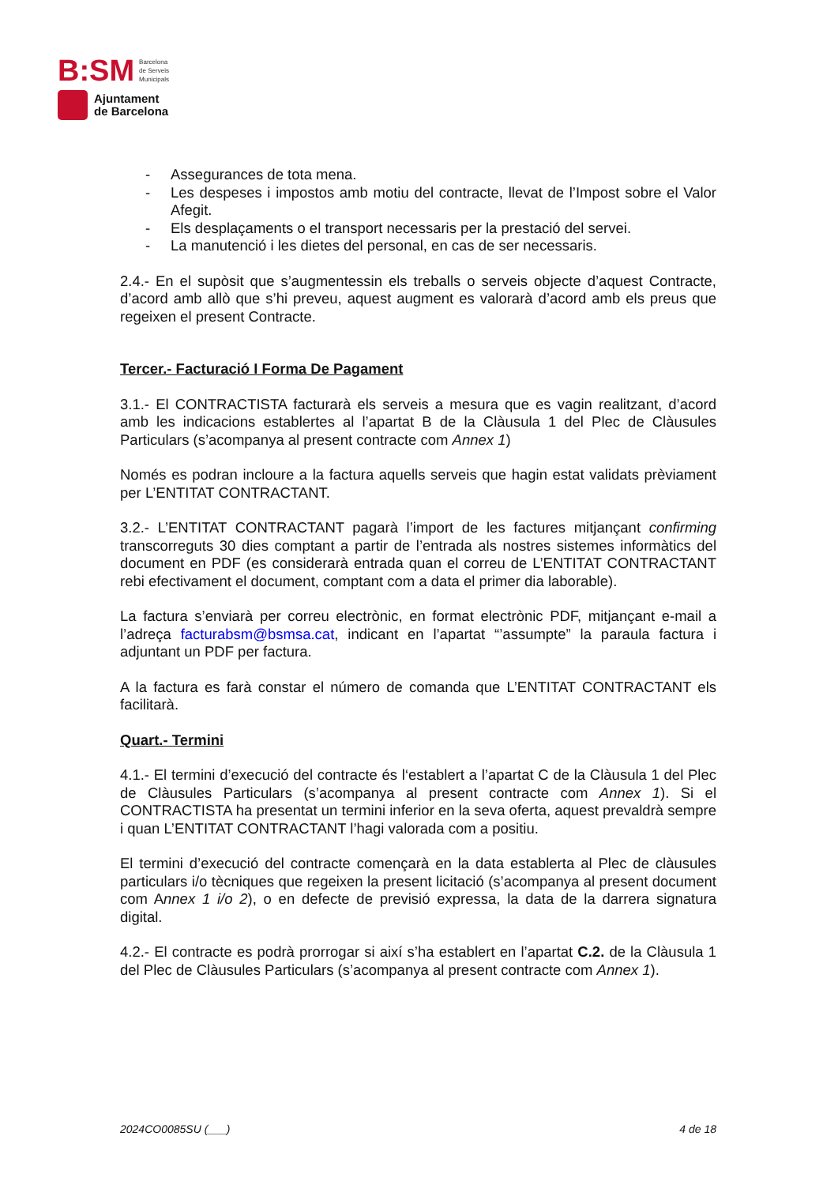B:SM Barcelona
de Serveis
Municipals
Ajuntament
de Barcelona
- Assegurances de tota mena.
- Les despeses i impostos amb motiu del contracte, llevat de l’Impost sobre el Valor Afegit.
- Els desplaçaments o el transport necessaris per la prestació del servei.
- La manutenció i les dietes del personal, en cas de ser necessaris.
2.4.- En el supòsit que s’augmentessin els treballs o serveis objecte d’aquest Contracte, d’acord amb allò que s’hi preveu, aquest augment es valorarà d’acord amb els preus que regeixen el present Contracte.
Tercer.- Facturació I Forma De Pagament
3.1.- El CONTRACTISTA facturarà els serveis a mesura que es vagin realitzant, d’acord amb les indicacions establertes al l’apartat B de la Clàusula 1 del Plec de Clàusules Particulars (s’acompanya al present contracte com Annex 1)
Només es podran incloure a la factura aquells serveis que hagin estat validats prèviament per L’ENTITAT CONTRACTANT.
3.2.- L’ENTITAT CONTRACTANT pagarà l’import de les factures mitjançant confirming transcorreguts 30 dies comptant a partir de l’entrada als nostres sistemes informàtics del document en PDF (es considerarà entrada quan el correu de L’ENTITAT CONTRACTANT rebi efectivament el document, comptant com a data el primer dia laborable).
La factura s’enviarà per correu electrònic, en format electrònic PDF, mitjançant e-mail a l’adreça facturabsm@bsmsa.cat, indicant en l’apartat “’assumpte” la paraula factura i adjuntant un PDF per factura.
A la factura es farà constar el número de comanda que L’ENTITAT CONTRACTANT els facilitarà.
Quart.- Termini
4.1.- El termini d’execució del contracte és l‘establert a l’apartat C de la Clàusula 1 del Plec de Clàusules Particulars (s’acompanya al present contracte com Annex 1). Si el CONTRACTISTA ha presentat un termini inferior en la seva oferta, aquest prevaldrà sempre i quan L’ENTITAT CONTRACTANT l’hagi valorada com a positiu.
El termini d’execució del contracte començarà en la data establerta al Plec de clàusules particulars i/o tècniques que regeixen la present licitació (s’acompanya al present document com Annex 1 i/o 2), o en defecte de previsió expressa, la data de la darrera signatura digital.
4.2.- El contracte es podrà prorrogar si així s’ha establert en l’apartat C.2. de la Clàusula 1 del Plec de Clàusules Particulars (s’acompanya al present contracte com Annex 1).
2024CO0085SU (___) 4 de 18